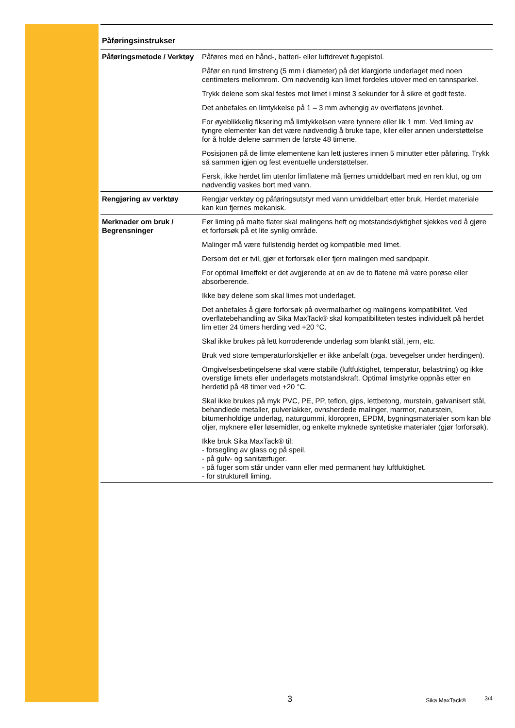Påføringsinstrukser
| Påføringsmetode / Verktøy | Påføres med en hånd-, batteri- eller luftdrevet fugepistol. Påfør en rund limstreng (5 mm i diameter) på det klargjorte underlaget med noen centimeters mellomrom. Om nødvendig kan limet fordeles utover med en tannsparkel. Trykk delene som skal festes mot limet i minst 3 sekunder for å sikre et godt feste. Det anbefales en limtykkelse på 1 – 3 mm avhengig av overflatens jevnhet. For øyeblikkelig fiksering må limtykkelsen være tynnere eller lik 1 mm. Ved liming av tyngre elementer kan det være nødvendig å bruke tape, kiler eller annen understøttelse for å holde delene sammen de første 48 timene. Posisjonen på de limte elementene kan lett justeres innen 5 minutter etter påføring. Trykk så sammen igjen og fest eventuelle understøttelser. Fersk, ikke herdet lim utenfor limflatene må fjernes umiddelbart med en ren klut, og om nødvendig vaskes bort med vann. |
| Rengjøring av verktøy | Rengjør verktøy og påføringsutstyr med vann umiddelbart etter bruk. Herdet materiale kan kun fjernes mekanisk. |
| Merknader om bruk / Begrensninger | Før liming på malte flater skal malingens heft og motstandsdyktighet sjekkes ved å gjøre et forforsøk på et lite synlig område. Malinger må være fullstendig herdet og kompatible med limet. Dersom det er tvil, gjør et forforsøk eller fjern malingen med sandpapir. For optimal limeffekt er det avgjørende at en av de to flatene må være porøse eller absorberende. Ikke bøy delene som skal limes mot underlaget. Det anbefales å gjøre forforsøk på overmalbarhet og malingens kompatibilitet. Ved overflatebehandling av Sika MaxTack® skal kompatibiliteten testes individuelt på herdet lim etter 24 timers herding ved +20 °C. Skal ikke brukes på lett korroderende underlag som blankt stål, jern, etc. Bruk ved store temperaturforskjeller er ikke anbefalt (pga. bevegelser under herdingen). Omgivelsesbetingelsene skal være stabile (luftfuktighet, temperatur, belastning) og ikke overstige limets eller underlagets motstandskraft. Optimal limstyrke oppnås etter en herdetid på 48 timer ved +20 °C. Skal ikke brukes på myk PVC, PE, PP, teflon, gips, lettbetong, murstein, galvanisert stål, behandlede metaller, pulverlakker, ovnsherdede malinger, marmor, naturstein, bitumenholdige underlag, naturgummi, kloropren, EPDM, bygningsmaterialer som kan blø oljer, myknere eller løsemidler, og enkelte myknede syntetiske materialer (gjør forforsøk). Ikke bruk Sika MaxTack® til: - forsegling av glass og på speil. - på gulv- og sanitærfuger. - på fuger som står under vann eller med permanent høy luftfuktighet. - for strukturell liming. |
3
Sika MaxTack®
3/4